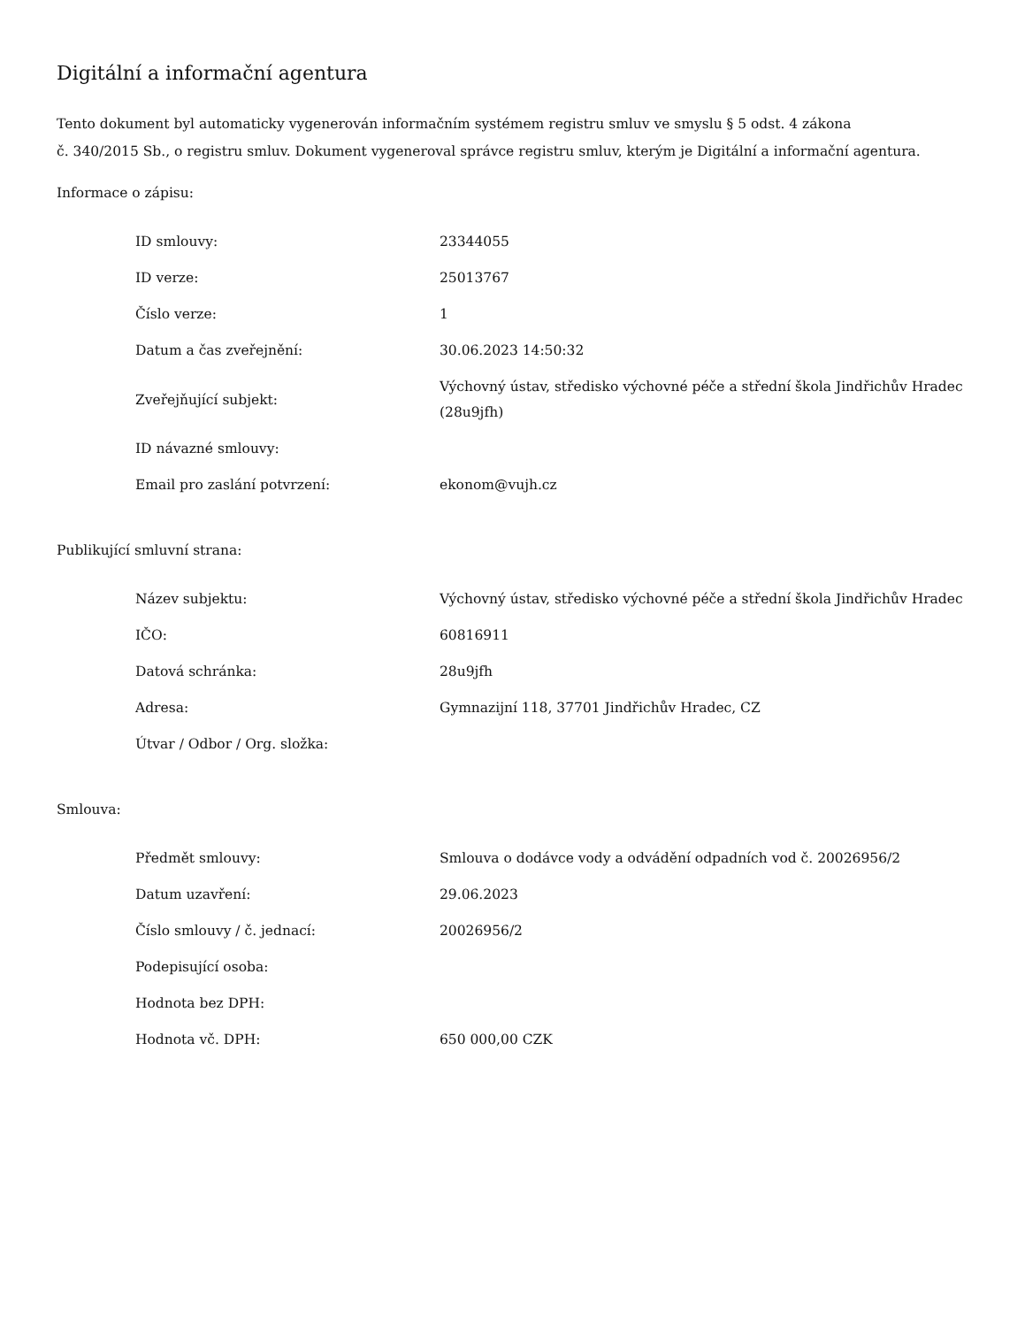Digitální a informační agentura
Tento dokument byl automaticky vygenerován informačním systémem registru smluv ve smyslu § 5 odst. 4 zákona
č. 340/2015 Sb., o registru smluv. Dokument vygeneroval správce registru smluv, kterým je Digitální a informační agentura.
Informace o zápisu:
| ID smlouvy: | 23344055 |
| ID verze: | 25013767 |
| Číslo verze: | 1 |
| Datum a čas zveřejnění: | 30.06.2023 14:50:32 |
| Zveřejňující subjekt: | Výchovný ústav, středisko výchovné péče a střední škola Jindřichův Hradec (28u9jfh) |
| ID návazné smlouvy: | |
| Email pro zaslání potvrzení: | ekonom@vujh.cz |
Publikující smluvní strana:
| Název subjektu: | Výchovný ústav, středisko výchovné péče a střední škola Jindřichův Hradec |
| IČO: | 60816911 |
| Datová schránka: | 28u9jfh |
| Adresa: | Gymnazijní 118, 37701 Jindřichův Hradec, CZ |
| Útvar / Odbor / Org. složka: | |
Smlouva:
| Předmět smlouvy: | Smlouva o dodávce vody a odvádění odpadních vod č. 20026956/2 |
| Datum uzavření: | 29.06.2023 |
| Číslo smlouvy / č. jednací: | 20026956/2 |
| Podepisující osoba: | |
| Hodnota bez DPH: | |
| Hodnota vč. DPH: | 650 000,00 CZK |